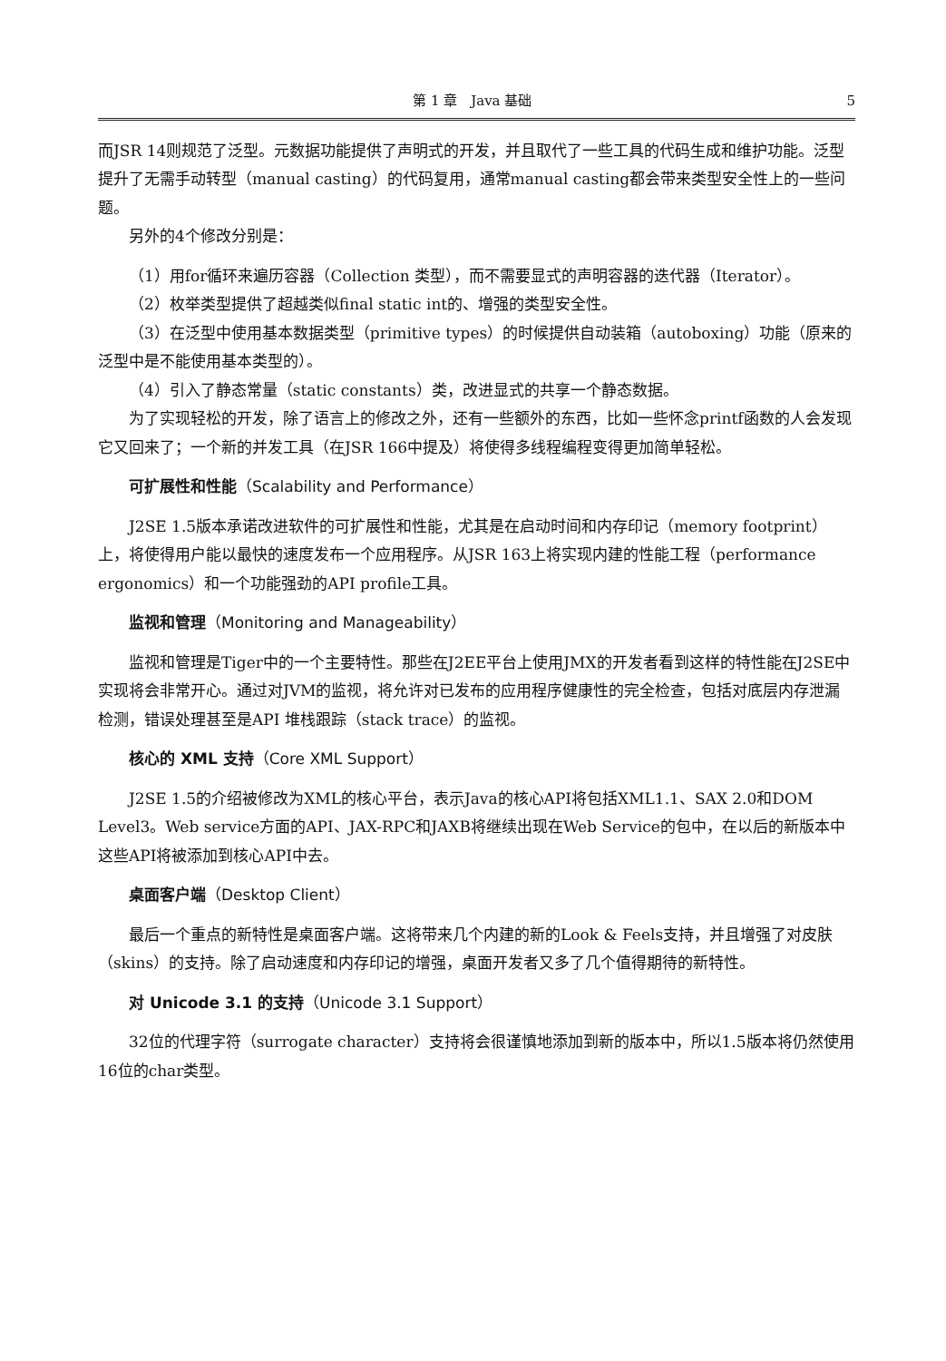第 1 章　Java 基础 5
而JSR 14则规范了泛型。元数据功能提供了声明式的开发，并且取代了一些工具的代码生成和维护功能。泛型提升了无需手动转型（manual casting）的代码复用，通常manual casting都会带来类型安全性上的一些问题。
另外的4个修改分别是：
（1）用for循环来遍历容器（Collection 类型），而不需要显式的声明容器的迭代器（Iterator）。
（2）枚举类型提供了超越类似final static int的、增强的类型安全性。
（3）在泛型中使用基本数据类型（primitive types）的时候提供自动装箱（autoboxing）功能（原来的泛型中是不能使用基本类型的）。
（4）引入了静态常量（static constants）类，改进显式的共享一个静态数据。
为了实现轻松的开发，除了语言上的修改之外，还有一些额外的东西，比如一些怀念printf函数的人会发现它又回来了；一个新的并发工具（在JSR 166中提及）将使得多线程编程变得更加简单轻松。
可扩展性和性能（Scalability and Performance）
J2SE 1.5版本承诺改进软件的可扩展性和性能，尤其是在启动时间和内存印记（memory footprint）上，将使得用户能以最快的速度发布一个应用程序。从JSR 163上将实现内建的性能工程（performance ergonomics）和一个功能强劲的API profile工具。
监视和管理（Monitoring and Manageability）
监视和管理是Tiger中的一个主要特性。那些在J2EE平台上使用JMX的开发者看到这样的特性能在J2SE中实现将会非常开心。通过对JVM的监视，将允许对已发布的应用程序健康性的完全检查，包括对底层内存泄漏检测，错误处理甚至是API 堆栈跟踪（stack trace）的监视。
核心的 XML 支持（Core XML Support）
J2SE 1.5的介绍被修改为XML的核心平台，表示Java的核心API将包括XML1.1、SAX 2.0和DOM Level3。Web service方面的API、JAX-RPC和JAXB将继续出现在Web Service的包中，在以后的新版本中这些API将被添加到核心API中去。
桌面客户端（Desktop Client）
最后一个重点的新特性是桌面客户端。这将带来几个内建的新的Look & Feels支持，并且增强了对皮肤（skins）的支持。除了启动速度和内存印记的增强，桌面开发者又多了几个值得期待的新特性。
对 Unicode 3.1 的支持（Unicode 3.1 Support）
32位的代理字符（surrogate character）支持将会很谨慎地添加到新的版本中，所以1.5版本将仍然使用16位的char类型。